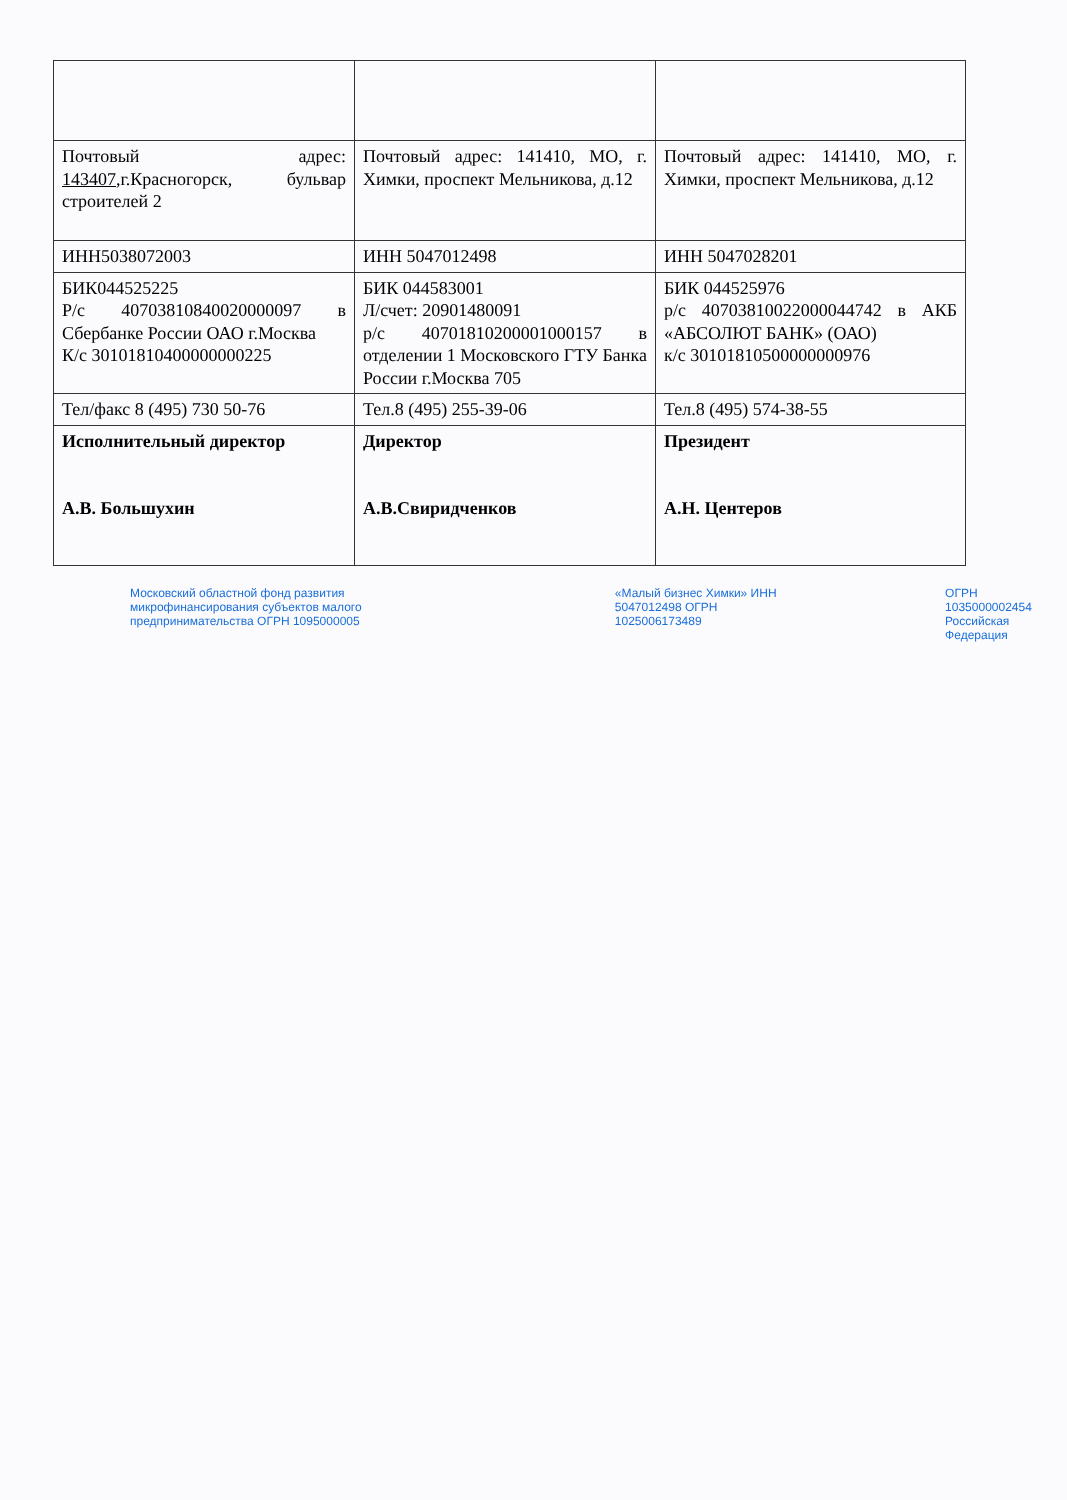| Почтовый адрес: 143407 ,г.Красногорск, бульвар строителей 2 | Почтовый адрес: 141410, МО, г. Химки, проспект Мельникова, д.12 | Почтовый адрес: 141410, МО, г. Химки, проспект Мельникова, д.12 |
| ИНН5038072003 | ИНН 5047012498 | ИНН 5047028201 |
| БИК044525225 Р/с 40703810840020000097 в Сбербанке России ОАО г.Москва К/с 30101810400000000225 | БИК 044583001 Л/счет: 20901480091 р/с 40701810200001000157 в отделении 1 Московского ГТУ Банка России г.Москва 705 | БИК 044525976 р/с 40703810022000044742 в АКБ «АБСОЛЮТ БАНК» (ОАО) к/с 30101810500000000976 |
| Тел/факс 8 (495) 730 50-76 | Тел.8 (495) 255-39-06 | Тел.8 (495) 574-38-55 |
| Исполнительный директор А.В. Большухин | Директор А.В.Свиридченков | Президент А.Н. Центеров |
Московский областной фонд развития микрофинансирования субъектов малого предпринимательства ОГРН 1095000005 «Малый бизнес Химки» ИНН 5047012498 ОГРН 1025006173489 ОГРН 1035000002454 Российская Федерация